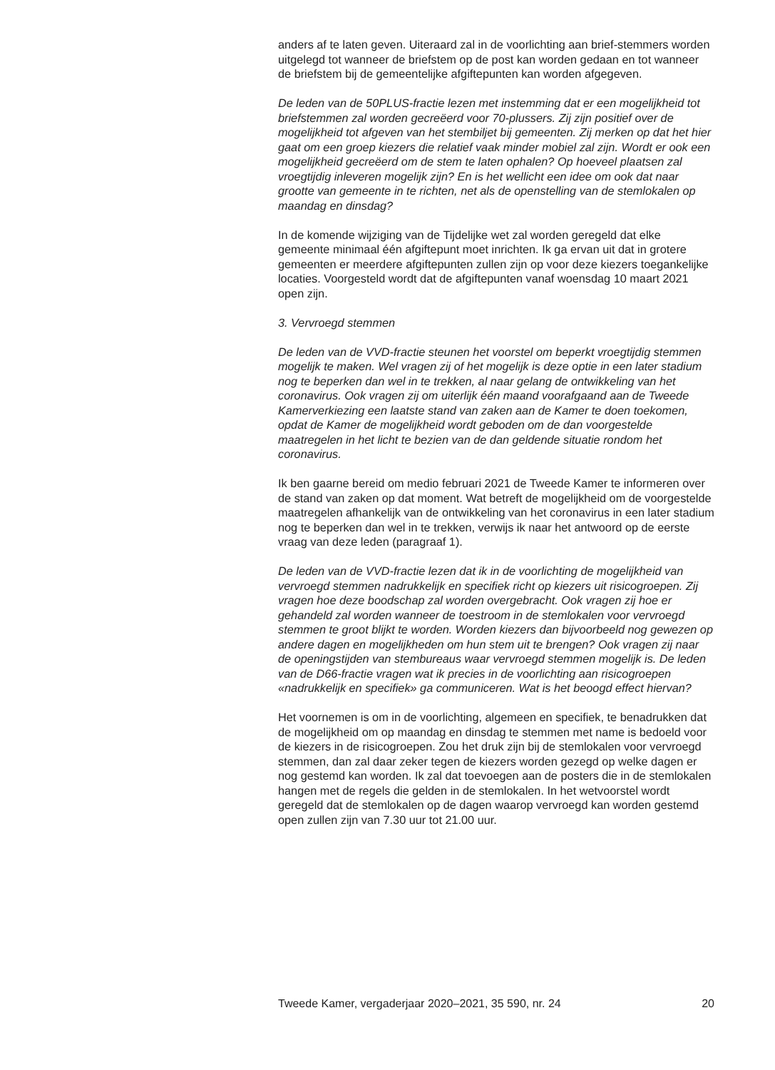anders af te laten geven. Uiteraard zal in de voorlichting aan brief-stemmers worden uitgelegd tot wanneer de briefstem op de post kan worden gedaan en tot wanneer de briefstem bij de gemeentelijke afgiftepunten kan worden afgegeven.
De leden van de 50PLUS-fractie lezen met instemming dat er een mogelijkheid tot briefstemmen zal worden gecreëerd voor 70-plussers. Zij zijn positief over de mogelijkheid tot afgeven van het stembiljet bij gemeenten. Zij merken op dat het hier gaat om een groep kiezers die relatief vaak minder mobiel zal zijn. Wordt er ook een mogelijkheid gecreëerd om de stem te laten ophalen? Op hoeveel plaatsen zal vroegtijdig inleveren mogelijk zijn? En is het wellicht een idee om ook dat naar grootte van gemeente in te richten, net als de openstelling van de stemlokalen op maandag en dinsdag?
In de komende wijziging van de Tijdelijke wet zal worden geregeld dat elke gemeente minimaal één afgiftepunt moet inrichten. Ik ga ervan uit dat in grotere gemeenten er meerdere afgiftepunten zullen zijn op voor deze kiezers toegankelijke locaties. Voorgesteld wordt dat de afgiftepunten vanaf woensdag 10 maart 2021 open zijn.
3. Vervroegd stemmen
De leden van de VVD-fractie steunen het voorstel om beperkt vroegtijdig stemmen mogelijk te maken. Wel vragen zij of het mogelijk is deze optie in een later stadium nog te beperken dan wel in te trekken, al naar gelang de ontwikkeling van het coronavirus. Ook vragen zij om uiterlijk één maand voorafgaand aan de Tweede Kamerverkiezing een laatste stand van zaken aan de Kamer te doen toekomen, opdat de Kamer de mogelijkheid wordt geboden om de dan voorgestelde maatregelen in het licht te bezien van de dan geldende situatie rondom het coronavirus.
Ik ben gaarne bereid om medio februari 2021 de Tweede Kamer te informeren over de stand van zaken op dat moment. Wat betreft de mogelijkheid om de voorgestelde maatregelen afhankelijk van de ontwikkeling van het coronavirus in een later stadium nog te beperken dan wel in te trekken, verwijs ik naar het antwoord op de eerste vraag van deze leden (paragraaf 1).
De leden van de VVD-fractie lezen dat ik in de voorlichting de mogelijkheid van vervroegd stemmen nadrukkelijk en specifiek richt op kiezers uit risicogroepen. Zij vragen hoe deze boodschap zal worden overgebracht. Ook vragen zij hoe er gehandeld zal worden wanneer de toestroom in de stemlokalen voor vervroegd stemmen te groot blijkt te worden. Worden kiezers dan bijvoorbeeld nog gewezen op andere dagen en mogelijkheden om hun stem uit te brengen? Ook vragen zij naar de openingstijden van stembureaus waar vervroegd stemmen mogelijk is. De leden van de D66-fractie vragen wat ik precies in de voorlichting aan risicogroepen «nadrukkelijk en specifiek» ga communiceren. Wat is het beoogd effect hiervan?
Het voornemen is om in de voorlichting, algemeen en specifiek, te benadrukken dat de mogelijkheid om op maandag en dinsdag te stemmen met name is bedoeld voor de kiezers in de risicogroepen. Zou het druk zijn bij de stemlokalen voor vervroegd stemmen, dan zal daar zeker tegen de kiezers worden gezegd op welke dagen er nog gestemd kan worden. Ik zal dat toevoegen aan de posters die in de stemlokalen hangen met de regels die gelden in de stemlokalen. In het wetvoorstel wordt geregeld dat de stemlokalen op de dagen waarop vervroegd kan worden gestemd open zullen zijn van 7.30 uur tot 21.00 uur.
Tweede Kamer, vergaderjaar 2020–2021, 35 590, nr. 24 20